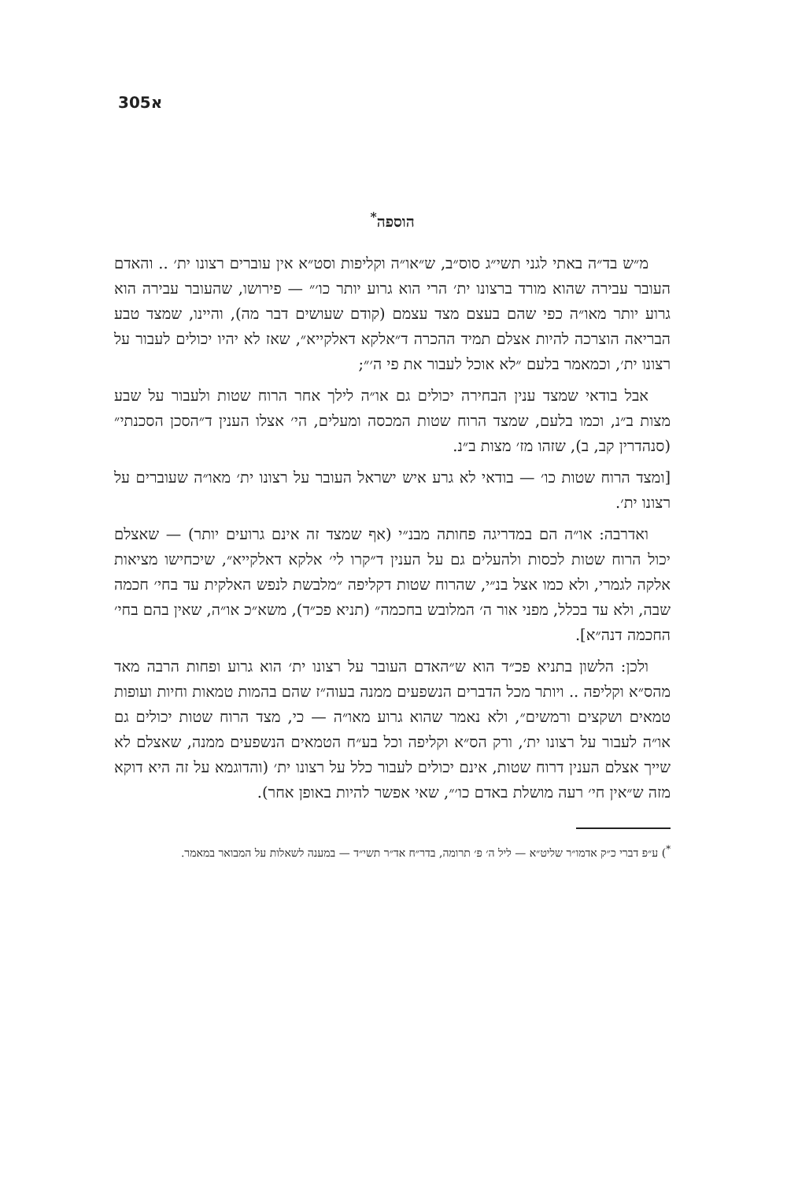305א
הוספה<sup>*</sup>
מ״ש בד״ה באתי לגני תשי״ג סוס״ב, ש״או״ה וקליפות וסט״א אין עוברים רצונו ית׳ .. והאדם העובר עבירה שהוא מורד ברצונו ית׳ הרי הוא גרוע יותר כו׳״ — פירושו, שהעובר עבירה הוא גרוע יותר מאו״ה כפי שהם בעצם מצד עצמם (קודם שעושים דבר מה), והיינו, שמצד טבע הבריאה הוצרכה להיות אצלם תמיד ההכרה ד״אלקא דאלקייא״, שאז לא יהיו יכולים לעבור על רצונו ית׳, וכמאמר בלעם ״לא אוכל לעבור את פי ה׳״;
אבל בודאי שמצד ענין הבחירה יכולים גם או״ה לילך אחר הרוח שטות ולעבור על שבע מצות ב״נ, וכמו בלעם, שמצד הרוח שטות המכסה ומעלים, הי׳ אצלו הענין ד״הסכן הסכנתי״ (סנהדרין קב, ב), שזהו מז׳ מצות ב״נ.
[ומצד הרוח שטות כו׳ — בודאי לא גרע איש ישראל העובר על רצונו ית׳ מאו״ה שעוברים על רצונו ית׳.
ואדרבה: או״ה הם במדריגה פחותה מבנ״י (אף שמצד זה אינם גרועים יותר) — שאצלם יכול הרוח שטות לכסות ולהעלים גם על הענין ד״קרו לי׳ אלקא דאלקייא״, שיכחישו מציאות אלקה לגמרי, ולא כמו אצל בנ״י, שהרוח שטות דקליפה ״מלבשת לנפש האלקית עד בחי׳ חכמה שבה, ולא עד בכלל, מפני אור ה׳ המלובש בחכמה״ (תניא פכ״ד), משא״כ או״ה, שאין בהם בחי׳ החכמה דנה״א].
ולכן: הלשון בתניא פכ״ד הוא ש״האדם העובר על רצונו ית׳ הוא גרוע ופחות הרבה מאד מהס״א וקליפה .. ויותר מכל הדברים הנשפעים ממנה בעוה״ז שהם בהמות טמאות וחיות ועופות טמאים ושקצים ורמשים״, ולא נאמר שהוא גרוע מאו״ה — כי, מצד הרוח שטות יכולים גם או״ה לעבור על רצונו ית׳, ורק הס״א וקליפה וכל בע״ח הטמאים הנשפעים ממנה, שאצלם לא שייך אצלם הענין דרוח שטות, אינם יכולים לעבור כלל על רצונו ית׳ (והדוגמא על זה היא דוקא מזה ש״אין חי׳ רעה מושלת באדם כו׳״, שאי אפשר להיות באופן אחר).
<sup>*</sup>) ע״פ דברי כ״ק אדמו״ר שליט״א — ליל ה׳ פ׳ תרומה, בדר״ח אד״ר תשי״ד — במענה לשאלות על המבואר במאמר.